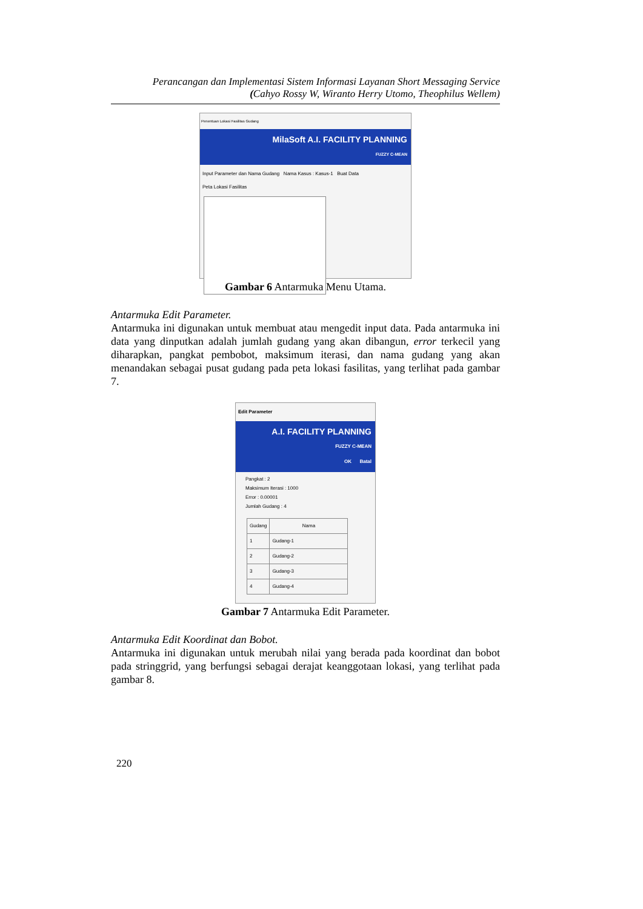Perancangan dan Implementasi Sistem Informasi Layanan Short Messaging Service
(Cahyo Rossy W, Wiranto Herry Utomo, Theophilus Wellem)
Penentuan Lokasi Fasilitas Gudang
MilaSoft A.I. FACILITY PLANNING
FUZZY C-MEAN
Input Parameter dan Nama Gudang Nama Kasus : Kasus-1 Buat Data
Peta Lokasi Fasilitas
Gambar 6 Antarmuka Menu Utama.
Antarmuka Edit Parameter.
Antarmuka ini digunakan untuk membuat atau mengedit input data. Pada antarmuka ini data yang dinputkan adalah jumlah gudang yang akan dibangun, error terkecil yang diharapkan, pangkat pembobot, maksimum iterasi, dan nama gudang yang akan menandakan sebagai pusat gudang pada peta lokasi fasilitas, yang terlihat pada gambar 7.
Edit Parameter
A.I. FACILITY PLANNING
FUZZY C-MEAN
OK Batal
Pangkat : 2
Maksimum Iterasi : 1000
Error : 0.00001
Jumlah Gudang : 4
| Gudang | Nama |
| --- | --- |
| 1 | Gudang-1 |
| 2 | Gudang-2 |
| 3 | Gudang-3 |
| 4 | Gudang-4 |
Gambar 7 Antarmuka Edit Parameter.
Antarmuka Edit Koordinat dan Bobot.
Antarmuka ini digunakan untuk merubah nilai yang berada pada koordinat dan bobot pada stringgrid, yang berfungsi sebagai derajat keanggotaan lokasi, yang terlihat pada gambar 8.
220